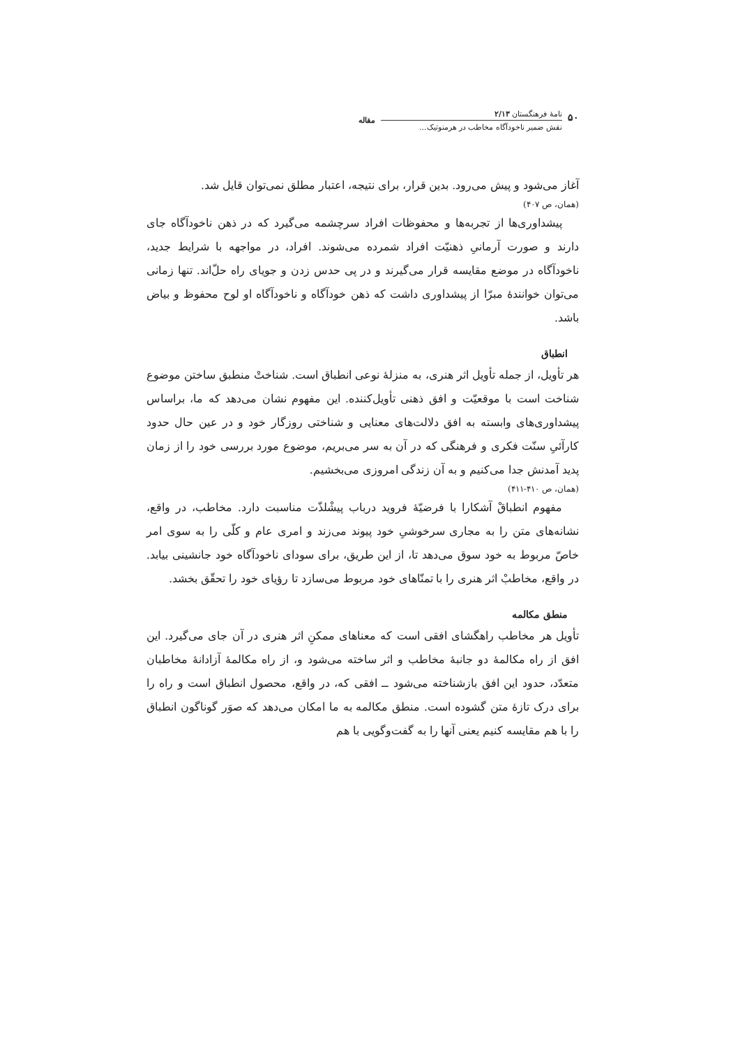۵۰
نامهٔ فرهنگستان ۲/۱۳
نقش ضمیر ناخودآگاه مخاطب در هرمنوتیک...
مقاله
آغاز می‌شود و پیش می‌رود. بدین قرار، برای نتیجه، اعتبار مطلق نمی‌توان قایل شد.
(همان، ص ۴۰۷)
پیشداوری‌ها از تجربه‌ها و محفوظات افراد سرچشمه می‌گیرد که در ذهن ناخودآگاه جای دارند و صورت آرمانیِ ذهنیّت افراد شمرده می‌شوند. افراد، در مواجهه با شرایط جدید، ناخودآگاه در موضع مقایسه قرار می‌گیرند و در پی حدس زدن و جویای راه حلّ‌اند. تنها زمانی می‌توان خوانندهٔ مبرّا از پیشداوری داشت که ذهن خودآگاه و ناخودآگاه او لوح محفوظ و بیاض باشد.
انطباق
هر تأویل، از جمله تأویل اثر هنری، به منزلهٔ نوعی انطباق است. شناختْ منطبق ساختن موضوع شناخت است با موقعیّت و افق ذهنی تأویل‌کننده. این مفهوم نشان می‌دهد که ما، براساس پیشداوری‌های وابسته به افق دلالت‌های معنایی و شناختی روزگار خود و در عین حال حدود کارآئیِ سنّت فکری و فرهنگی که در آن به سر می‌بریم، موضوع مورد بررسی خود را از زمان پدید آمدنش جدا می‌کنیم و به آن زندگی امروزی می‌بخشیم.
(همان، ص ۴۱۰-۴۱۱)
مفهوم انطباقْ آشکارا با فرضیّهٔ فروید درباب پیشْلذّت مناسبت دارد. مخاطب، در واقع، نشانه‌های متن را به مجاری سرخوشیِ خود پیوند می‌زند و امری عام و کلّی را به سوی امر خاصّ مربوط به خود سوق می‌دهد تا، از این طریق، برای سودای ناخودآگاه خود جانشینی بیابد. در واقع، مخاطبْ اثر هنری را با تمنّاهای خود مربوط می‌سازد تا رؤیای خود را تحقّق بخشد.
منطق مکالمه
تأویل هر مخاطب راهگشای افقی است که معناهای ممکنِ اثر هنری در آن جای می‌گیرد. این افق از راه مکالمهٔ دو جانبهٔ مخاطب و اثر ساخته می‌شود و، از راه مکالمهٔ آزادانهٔ مخاطبان متعدّد، حدود این افق بازشناخته می‌شود ــ افقی که، در واقع، محصول انطباق است و راه را برای درک تازهٔ متن گشوده است. منطق مکالمه به ما امکان می‌دهد که صوَر گوناگون انطباق را با هم مقایسه کنیم یعنی آنها را به گفت‌وگویی با هم